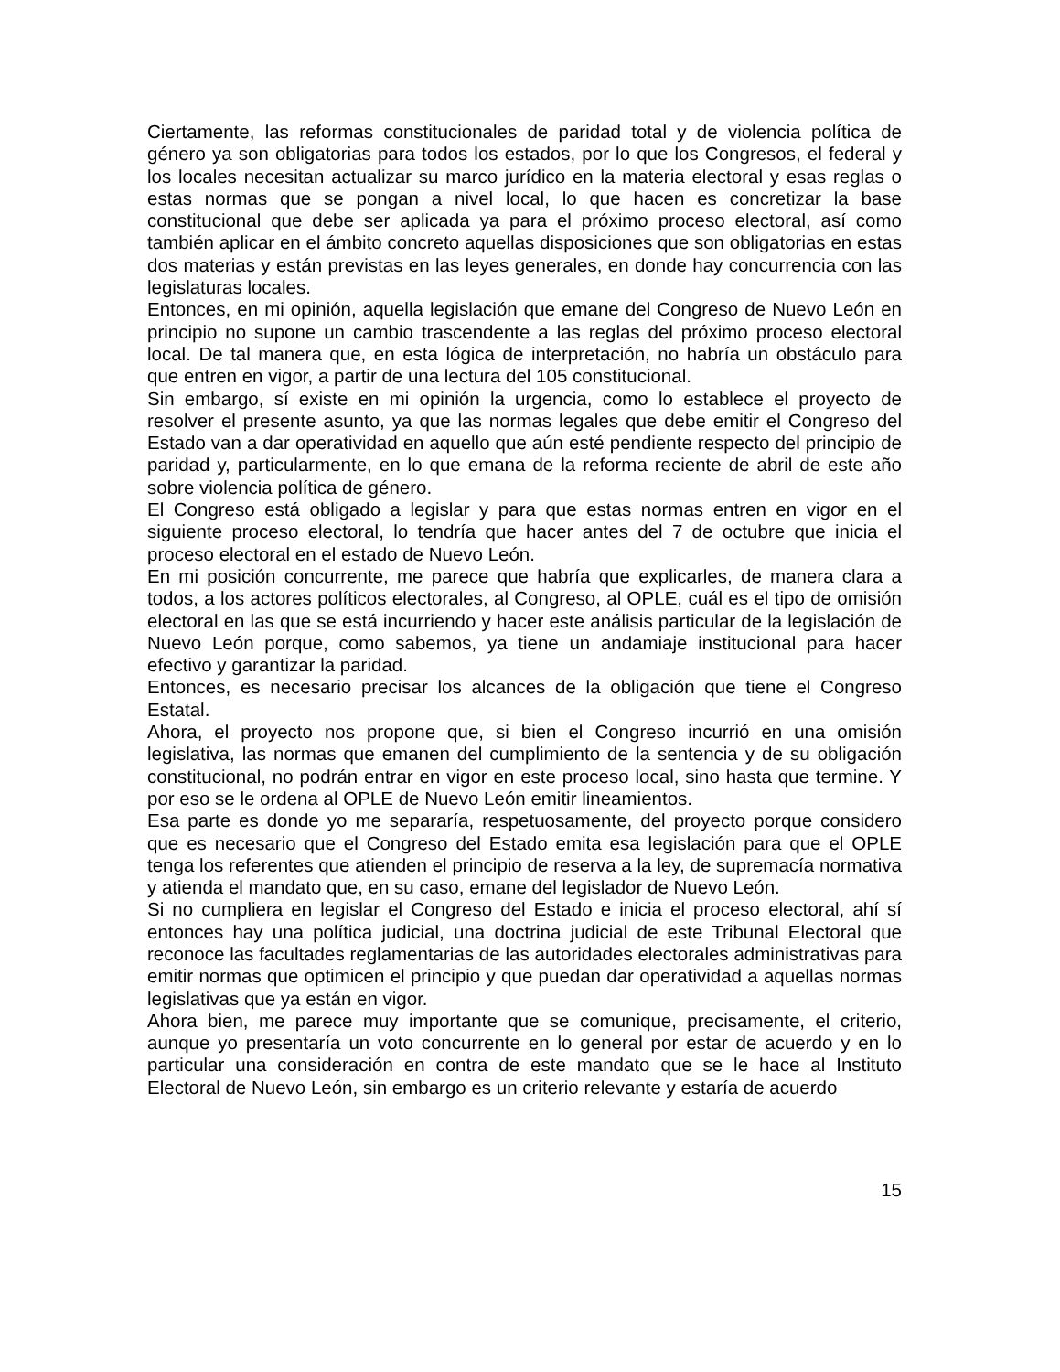Ciertamente, las reformas constitucionales de paridad total y de violencia política de género ya son obligatorias para todos los estados, por lo que los Congresos, el federal y los locales necesitan actualizar su marco jurídico en la materia electoral y esas reglas o estas normas que se pongan a nivel local, lo que hacen es concretizar la base constitucional que debe ser aplicada ya para el próximo proceso electoral, así como también aplicar en el ámbito concreto aquellas disposiciones que son obligatorias en estas dos materias y están previstas en las leyes generales, en donde hay concurrencia con las legislaturas locales.
Entonces, en mi opinión, aquella legislación que emane del Congreso de Nuevo León en principio no supone un cambio trascendente a las reglas del próximo proceso electoral local. De tal manera que, en esta lógica de interpretación, no habría un obstáculo para que entren en vigor, a partir de una lectura del 105 constitucional.
Sin embargo, sí existe en mi opinión la urgencia, como lo establece el proyecto de resolver el presente asunto, ya que las normas legales que debe emitir el Congreso del Estado van a dar operatividad en aquello que aún esté pendiente respecto del principio de paridad y, particularmente, en lo que emana de la reforma reciente de abril de este año sobre violencia política de género.
El Congreso está obligado a legislar y para que estas normas entren en vigor en el siguiente proceso electoral, lo tendría que hacer antes del 7 de octubre que inicia el proceso electoral en el estado de Nuevo León.
En mi posición concurrente, me parece que habría que explicarles, de manera clara a todos, a los actores políticos electorales, al Congreso, al OPLE, cuál es el tipo de omisión electoral en las que se está incurriendo y hacer este análisis particular de la legislación de Nuevo León porque, como sabemos, ya tiene un andamiaje institucional para hacer efectivo y garantizar la paridad.
Entonces, es necesario precisar los alcances de la obligación que tiene el Congreso Estatal.
Ahora, el proyecto nos propone que, si bien el Congreso incurrió en una omisión legislativa, las normas que emanen del cumplimiento de la sentencia y de su obligación constitucional, no podrán entrar en vigor en este proceso local, sino hasta que termine. Y por eso se le ordena al OPLE de Nuevo León emitir lineamientos.
Esa parte es donde yo me separaría, respetuosamente, del proyecto porque considero que es necesario que el Congreso del Estado emita esa legislación para que el OPLE tenga los referentes que atienden el principio de reserva a la ley, de supremacía normativa y atienda el mandato que, en su caso, emane del legislador de Nuevo León.
Si no cumpliera en legislar el Congreso del Estado e inicia el proceso electoral, ahí sí entonces hay una política judicial, una doctrina judicial de este Tribunal Electoral que reconoce las facultades reglamentarias de las autoridades electorales administrativas para emitir normas que optimicen el principio y que puedan dar operatividad a aquellas normas legislativas que ya están en vigor.
Ahora bien, me parece muy importante que se comunique, precisamente, el criterio, aunque yo presentaría un voto concurrente en lo general por estar de acuerdo y en lo particular una consideración en contra de este mandato que se le hace al Instituto Electoral de Nuevo León, sin embargo es un criterio relevante y estaría de acuerdo
15